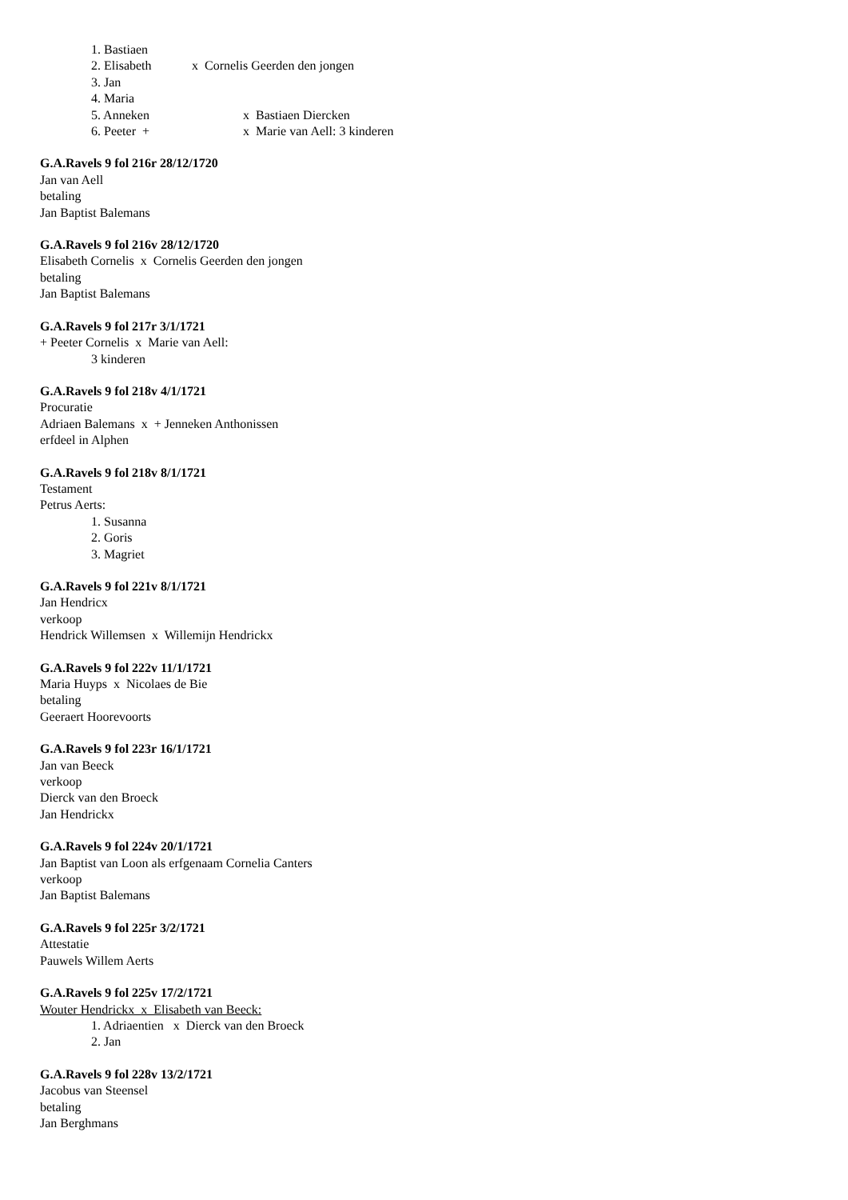1. Bastiaen
2. Elisabeth x Cornelis Geerden den jongen
3. Jan
4. Maria
5. Anneken x Bastiaen Diercken
6. Peeter + x Marie van Aell: 3 kinderen
G.A.Ravels 9 fol 216r 28/12/1720
Jan van Aell
betaling
Jan Baptist Balemans
G.A.Ravels 9 fol 216v 28/12/1720
Elisabeth Cornelis x Cornelis Geerden den jongen
betaling
Jan Baptist Balemans
G.A.Ravels 9 fol 217r 3/1/1721
+ Peeter Cornelis x Marie van Aell:
3 kinderen
G.A.Ravels 9 fol 218v 4/1/1721
Procuratie
Adriaen Balemans x + Jenneken Anthonissen
erfdeel in Alphen
G.A.Ravels 9 fol 218v 8/1/1721
Testament
Petrus Aerts:
1. Susanna
2. Goris
3. Magriet
G.A.Ravels 9 fol 221v 8/1/1721
Jan Hendricx
verkoop
Hendrick Willemsen x Willemijn Hendrickx
G.A.Ravels 9 fol 222v 11/1/1721
Maria Huyps x Nicolaes de Bie
betaling
Geeraert Hoorevoorts
G.A.Ravels 9 fol 223r 16/1/1721
Jan van Beeck
verkoop
Dierck van den Broeck
Jan Hendrickx
G.A.Ravels 9 fol 224v 20/1/1721
Jan Baptist van Loon als erfgenaam Cornelia Canters
verkoop
Jan Baptist Balemans
G.A.Ravels 9 fol 225r 3/2/1721
Attestatie
Pauwels Willem Aerts
G.A.Ravels 9 fol 225v 17/2/1721
Wouter Hendrickx x Elisabeth van Beeck:
1. Adriaentien x Dierck van den Broeck
2. Jan
G.A.Ravels 9 fol 228v 13/2/1721
Jacobus van Steensel
betaling
Jan Berghmans